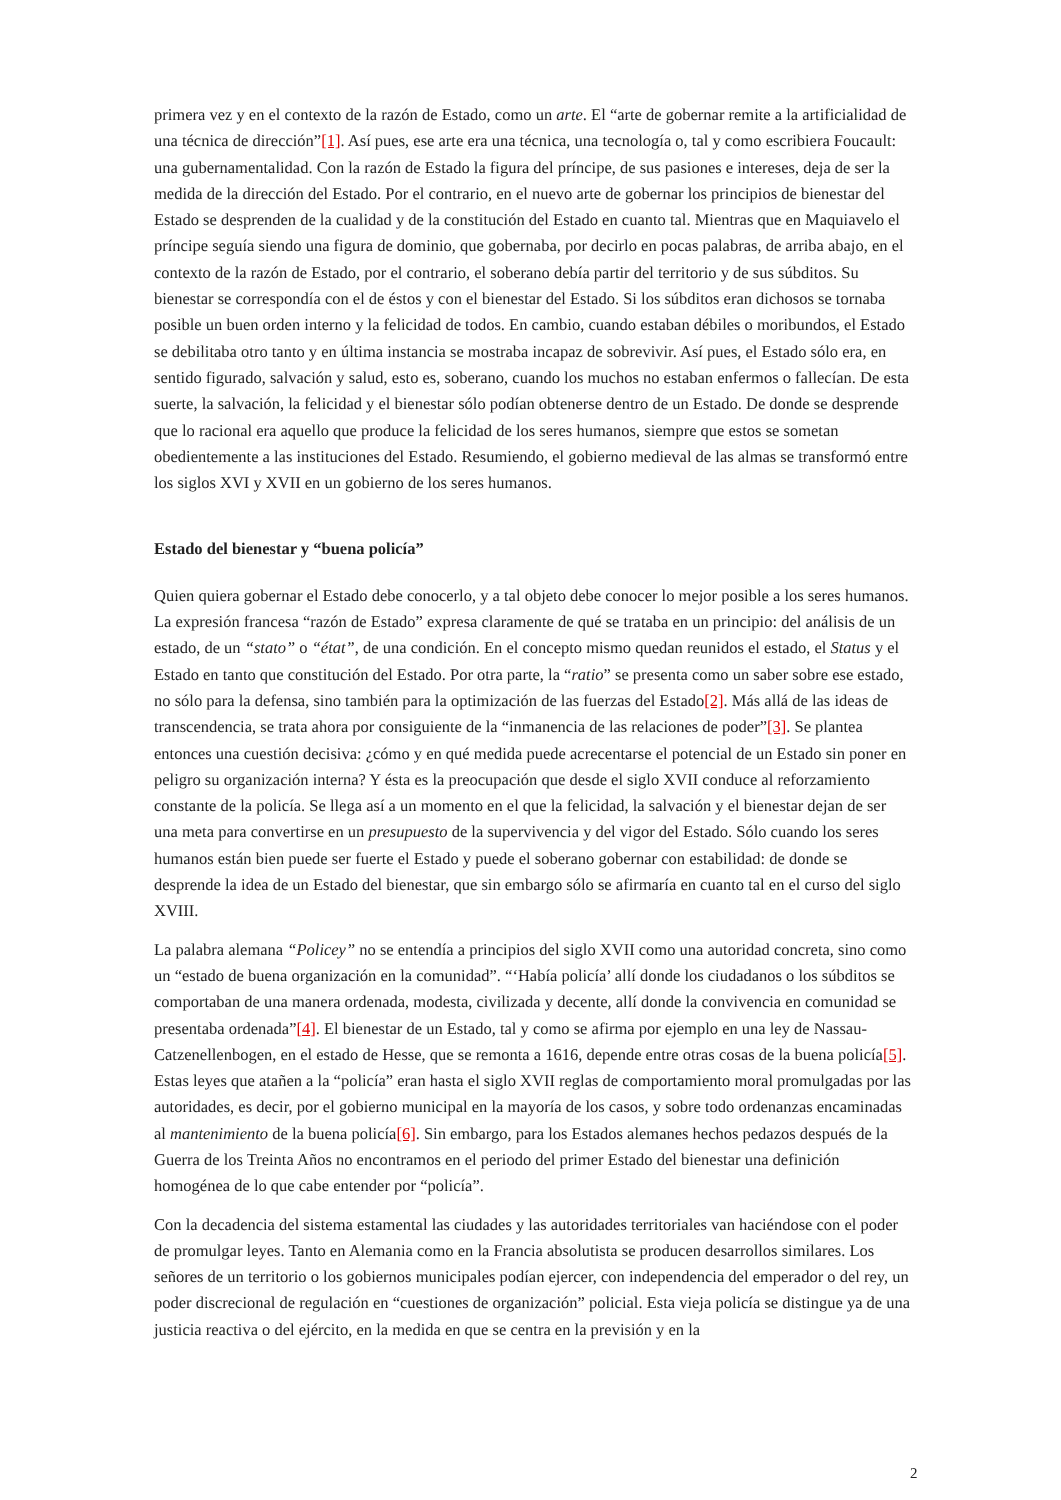primera vez y en el contexto de la razón de Estado, como un arte. El “arte de gobernar remite a la artificialidad de una técnica de dirección”[1]. Así pues, ese arte era una técnica, una tecnología o, tal y como escribiera Foucault: una gubernamentalidad. Con la razón de Estado la figura del príncipe, de sus pasiones e intereses, deja de ser la medida de la dirección del Estado. Por el contrario, en el nuevo arte de gobernar los principios de bienestar del Estado se desprenden de la cualidad y de la constitución del Estado en cuanto tal. Mientras que en Maquiavelo el príncipe seguía siendo una figura de dominio, que gobernaba, por decirlo en pocas palabras, de arriba abajo, en el contexto de la razón de Estado, por el contrario, el soberano debía partir del territorio y de sus súbditos. Su bienestar se correspondía con el de éstos y con el bienestar del Estado. Si los súbditos eran dichosos se tornaba posible un buen orden interno y la felicidad de todos. En cambio, cuando estaban débiles o moribundos, el Estado se debilitaba otro tanto y en última instancia se mostraba incapaz de sobrevivir. Así pues, el Estado sólo era, en sentido figurado, salvación y salud, esto es, soberano, cuando los muchos no estaban enfermos o fallecían. De esta suerte, la salvación, la felicidad y el bienestar sólo podían obtenerse dentro de un Estado. De donde se desprende que lo racional era aquello que produce la felicidad de los seres humanos, siempre que estos se sometan obedientemente a las instituciones del Estado. Resumiendo, el gobierno medieval de las almas se transformó entre los siglos XVI y XVII en un gobierno de los seres humanos.
Estado del bienestar y “buena policía”
Quien quiera gobernar el Estado debe conocerlo, y a tal objeto debe conocer lo mejor posible a los seres humanos. La expresión francesa “razón de Estado” expresa claramente de qué se trataba en un principio: del análisis de un estado, de un “stato” o “état”, de una condición. En el concepto mismo quedan reunidos el estado, el Status y el Estado en tanto que constitución del Estado. Por otra parte, la “ratio” se presenta como un saber sobre ese estado, no sólo para la defensa, sino también para la optimización de las fuerzas del Estado[2]. Más allá de las ideas de transcendencia, se trata ahora por consiguiente de la “inmanencia de las relaciones de poder”[3]. Se plantea entonces una cuestión decisiva: ¿cómo y en qué medida puede acrecentarse el potencial de un Estado sin poner en peligro su organización interna? Y ésta es la preocupación que desde el siglo XVII conduce al reforzamiento constante de la policía. Se llega así a un momento en el que la felicidad, la salvación y el bienestar dejan de ser una meta para convertirse en un presupuesto de la supervivencia y del vigor del Estado. Sólo cuando los seres humanos están bien puede ser fuerte el Estado y puede el soberano gobernar con estabilidad: de donde se desprende la idea de un Estado del bienestar, que sin embargo sólo se afirmaría en cuanto tal en el curso del siglo XVIII.
La palabra alemana “Policey” no se entendía a principios del siglo XVII como una autoridad concreta, sino como un “estado de buena organización en la comunidad”. “‘Había policía’ allí donde los ciudadanos o los súbditos se comportaban de una manera ordenada, modesta, civilizada y decente, allí donde la convivencia en comunidad se presentaba ordenada”[4]. El bienestar de un Estado, tal y como se afirma por ejemplo en una ley de Nassau-Catzenellenbogen, en el estado de Hesse, que se remonta a 1616, depende entre otras cosas de la buena policía[5]. Estas leyes que atañen a la “policía” eran hasta el siglo XVII reglas de comportamiento moral promulgadas por las autoridades, es decir, por el gobierno municipal en la mayoría de los casos, y sobre todo ordenanzas encaminadas al mantenimiento de la buena policía[6]. Sin embargo, para los Estados alemanes hechos pedazos después de la Guerra de los Treinta Años no encontramos en el periodo del primer Estado del bienestar una definición homogénea de lo que cabe entender por “policía”.
Con la decadencia del sistema estamental las ciudades y las autoridades territoriales van haciéndose con el poder de promulgar leyes. Tanto en Alemania como en la Francia absolutista se producen desarrollos similares. Los señores de un territorio o los gobiernos municipales podían ejercer, con independencia del emperador o del rey, un poder discrecional de regulación en “cuestiones de organización” policial. Esta vieja policía se distingue ya de una justicia reactiva o del ejército, en la medida en que se centra en la previsión y en la
2